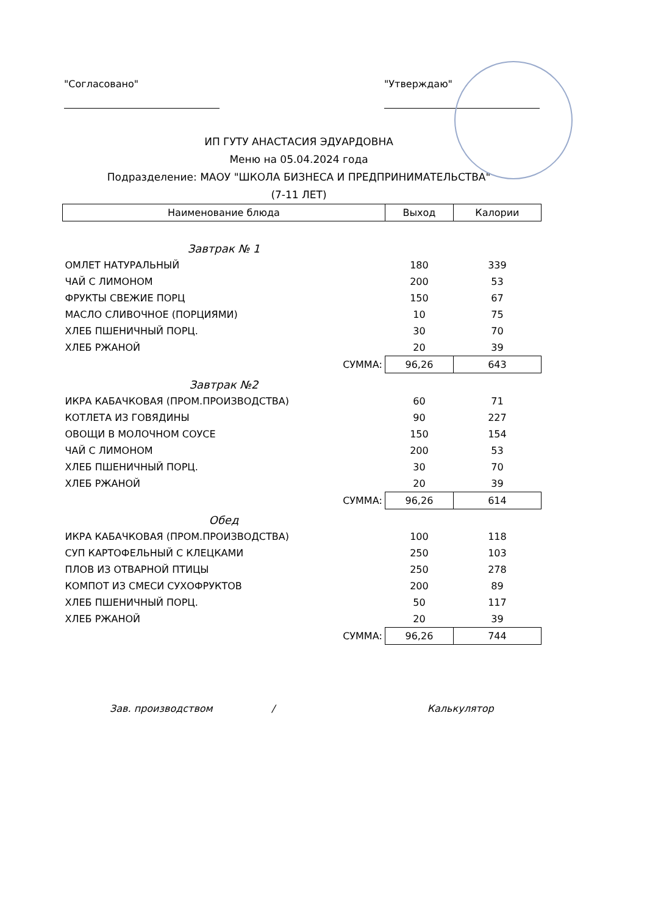"Согласовано" "Утверждаю"
ИП ГУТУ АНАСТАСИЯ ЭДУАРДОВНА
Меню на 05.04.2024 года
Подразделение: МАОУ "ШКОЛА БИЗНЕСА И ПРЕДПРИНИМАТЕЛЬСТВА"
(7-11 ЛЕТ)
| Наименование блюда | Выход | Калории |
| --- | --- | --- |
| Завтрак № 1 | | |
| ОМЛЕТ НАТУРАЛЬНЫЙ | 180 | 339 |
| ЧАЙ С ЛИМОНОМ | 200 | 53 |
| ФРУКТЫ СВЕЖИЕ ПОРЦ | 150 | 67 |
| МАСЛО СЛИВОЧНОЕ (ПОРЦИЯМИ) | 10 | 75 |
| ХЛЕБ ПШЕНИЧНЫЙ ПОРЦ. | 30 | 70 |
| ХЛЕБ РЖАНОЙ | 20 | 39 |
| СУММА: | 96,26 | 643 |
| Завтрак №2 | | |
| ИКРА КАБАЧКОВАЯ (ПРОМ.ПРОИЗВОДСТВА) | 60 | 71 |
| КОТЛЕТА ИЗ ГОВЯДИНЫ | 90 | 227 |
| ОВОЩИ В МОЛОЧНОМ СОУСЕ | 150 | 154 |
| ЧАЙ С ЛИМОНОМ | 200 | 53 |
| ХЛЕБ ПШЕНИЧНЫЙ ПОРЦ. | 30 | 70 |
| ХЛЕБ РЖАНОЙ | 20 | 39 |
| СУММА: | 96,26 | 614 |
| Обед | | |
| ИКРА КАБАЧКОВАЯ (ПРОМ.ПРОИЗВОДСТВА) | 100 | 118 |
| СУП КАРТОФЕЛЬНЫЙ С КЛЕЦКАМИ | 250 | 103 |
| ПЛОВ ИЗ ОТВАРНОЙ ПТИЦЫ | 250 | 278 |
| КОМПОТ ИЗ СМЕСИ СУХОФРУКТОВ | 200 | 89 |
| ХЛЕБ ПШЕНИЧНЫЙ ПОРЦ. | 50 | 117 |
| ХЛЕБ РЖАНОЙ | 20 | 39 |
| СУММА: | 96,26 | 744 |
Зав. производством / Калькулятор